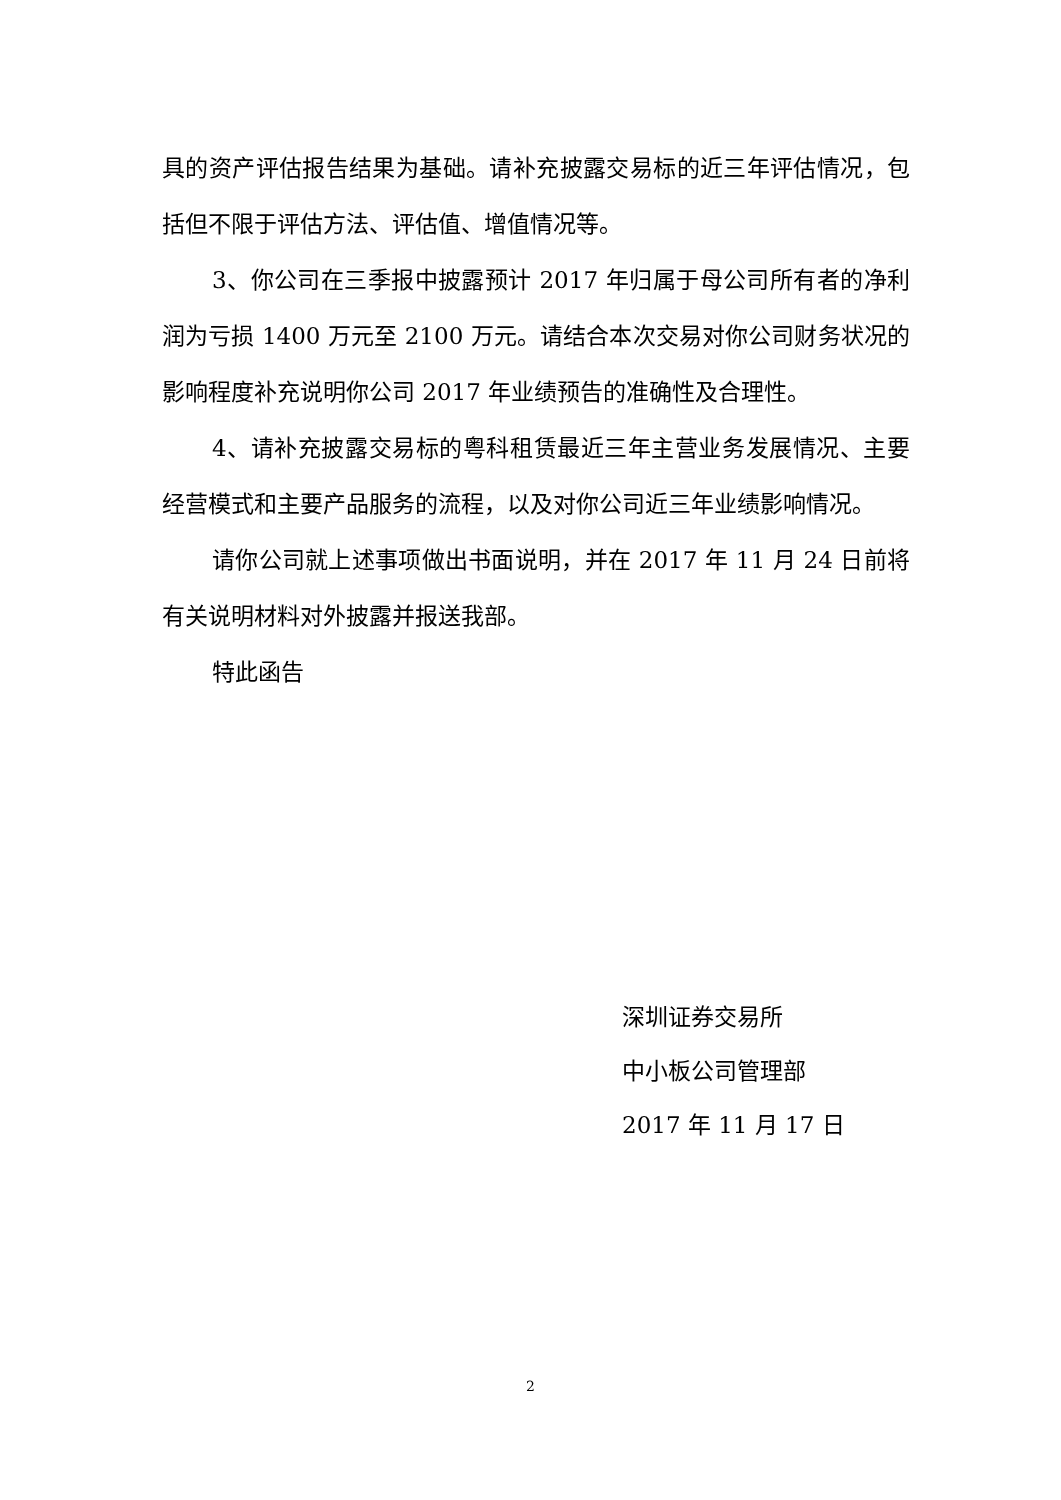具的资产评估报告结果为基础。请补充披露交易标的近三年评估情况，包括但不限于评估方法、评估值、增值情况等。
3、你公司在三季报中披露预计 2017 年归属于母公司所有者的净利润为亏损 1400 万元至 2100 万元。请结合本次交易对你公司财务状况的影响程度补充说明你公司 2017 年业绩预告的准确性及合理性。
4、请补充披露交易标的粤科租赁最近三年主营业务发展情况、主要经营模式和主要产品服务的流程，以及对你公司近三年业绩影响情况。
请你公司就上述事项做出书面说明，并在 2017 年 11 月 24 日前将有关说明材料对外披露并报送我部。
特此函告
深圳证券交易所
中小板公司管理部
2017 年 11 月 17 日
2